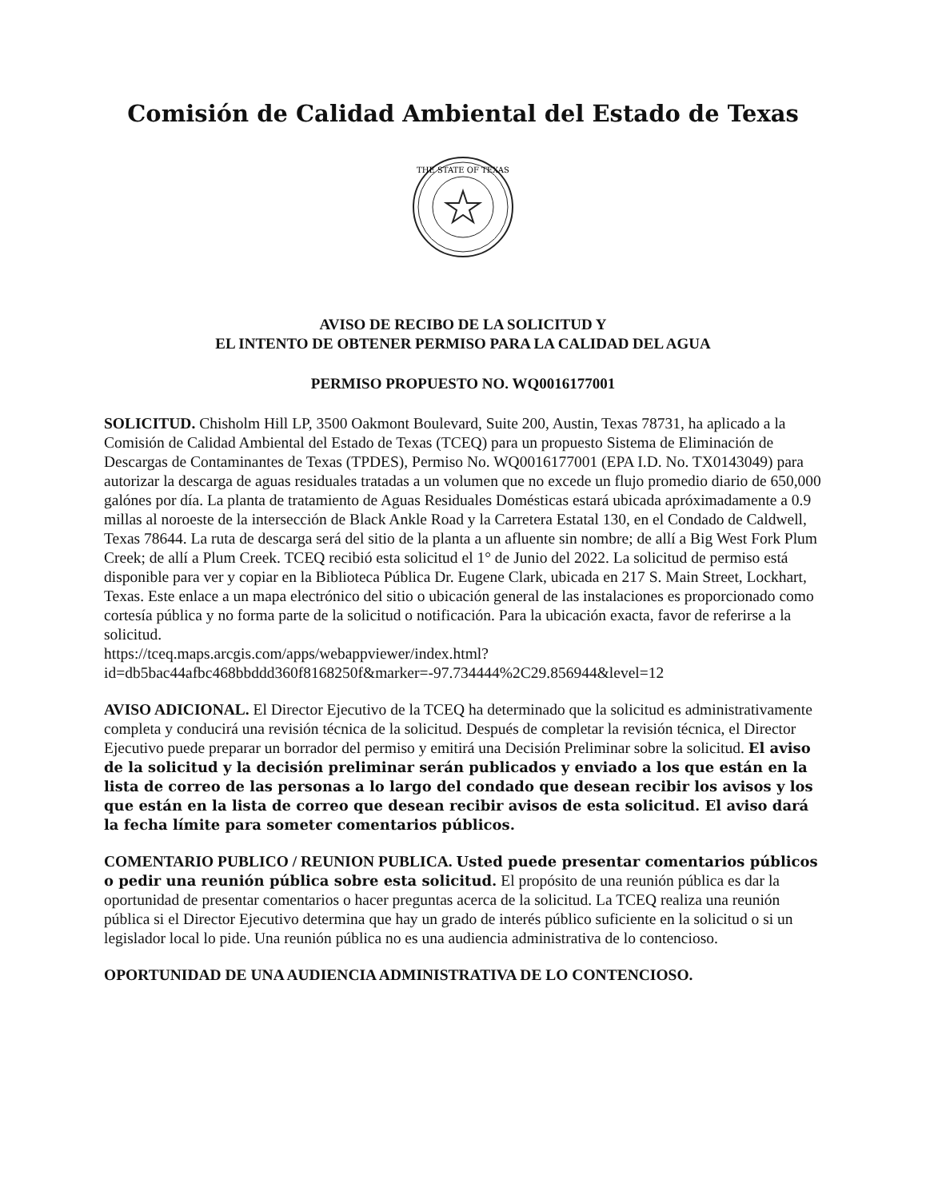Comisión de Calidad Ambiental del Estado de Texas
THE STATE OF TEXAS
AVISO DE RECIBO DE LA SOLICITUD Y
EL INTENTO DE OBTENER PERMISO PARA LA CALIDAD DEL AGUA
PERMISO PROPUESTO NO. WQ0016177001
SOLICITUD. Chisholm Hill LP, 3500 Oakmont Boulevard, Suite 200, Austin, Texas 78731, ha aplicado a la Comisión de Calidad Ambiental del Estado de Texas (TCEQ) para un propuesto Sistema de Eliminación de Descargas de Contaminantes de Texas (TPDES), Permiso No. WQ0016177001 (EPA I.D. No. TX0143049) para autorizar la descarga de aguas residuales tratadas a un volumen que no excede un flujo promedio diario de 650,000 galónes por día. La planta de tratamiento de Aguas Residuales Domésticas estará ubicada apróximadamente a 0.9 millas al noroeste de la intersección de Black Ankle Road y la Carretera Estatal 130, en el Condado de Caldwell, Texas 78644. La ruta de descarga será del sitio de la planta a un afluente sin nombre; de allí a Big West Fork Plum Creek; de allí a Plum Creek. TCEQ recibió esta solicitud el 1° de Junio del 2022. La solicitud de permiso está disponible para ver y copiar en la Biblioteca Pública Dr. Eugene Clark, ubicada en 217 S. Main Street, Lockhart, Texas. Este enlace a un mapa electrónico del sitio o ubicación general de las instalaciones es proporcionado como cortesía pública y no forma parte de la solicitud o notificación. Para la ubicación exacta, favor de referirse a la solicitud.
https://tceq.maps.arcgis.com/apps/webappviewer/index.html?id=db5bac44afbc468bbddd360f8168250f&marker=-97.734444%2C29.856944&level=12
AVISO ADICIONAL. El Director Ejecutivo de la TCEQ ha determinado que la solicitud es administrativamente completa y conducirá una revisión técnica de la solicitud. Después de completar la revisión técnica, el Director Ejecutivo puede preparar un borrador del permiso y emitirá una Decisión Preliminar sobre la solicitud. El aviso de la solicitud y la decisión preliminar serán publicados y enviado a los que están en la lista de correo de las personas a lo largo del condado que desean recibir los avisos y los que están en la lista de correo que desean recibir avisos de esta solicitud. El aviso dará la fecha límite para someter comentarios públicos.
COMENTARIO PUBLICO / REUNION PUBLICA. Usted puede presentar comentarios públicos o pedir una reunión pública sobre esta solicitud. El propósito de una reunión pública es dar la oportunidad de presentar comentarios o hacer preguntas acerca de la solicitud. La TCEQ realiza una reunión pública si el Director Ejecutivo determina que hay un grado de interés público suficiente en la solicitud o si un legislador local lo pide. Una reunión pública no es una audiencia administrativa de lo contencioso.
OPORTUNIDAD DE UNA AUDIENCIA ADMINISTRATIVA DE LO CONTENCIOSO.